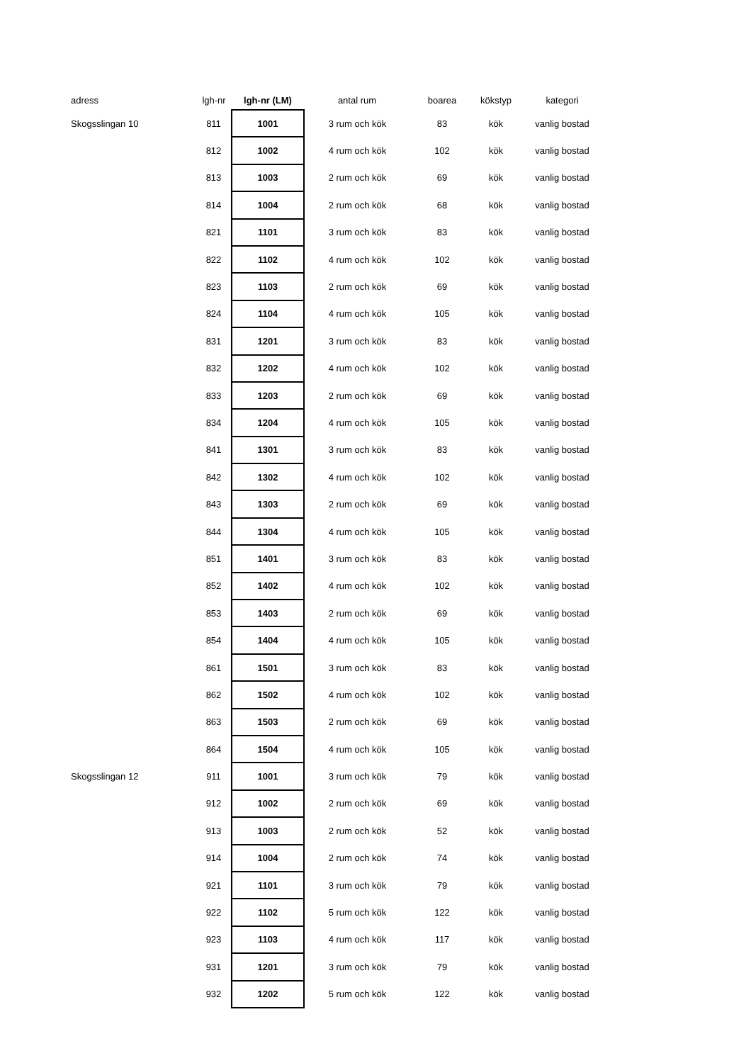| adress | lgh-nr | lgh-nr (LM) | antal rum | boarea | kökstyp | kategori |
| --- | --- | --- | --- | --- | --- | --- |
| Skogsslingan 10 | 811 | 1001 | 3 rum och kök | 83 | kök | vanlig bostad |
| | 812 | 1002 | 4 rum och kök | 102 | kök | vanlig bostad |
| | 813 | 1003 | 2 rum och kök | 69 | kök | vanlig bostad |
| | 814 | 1004 | 2 rum och kök | 68 | kök | vanlig bostad |
| | 821 | 1101 | 3 rum och kök | 83 | kök | vanlig bostad |
| | 822 | 1102 | 4 rum och kök | 102 | kök | vanlig bostad |
| | 823 | 1103 | 2 rum och kök | 69 | kök | vanlig bostad |
| | 824 | 1104 | 4 rum och kök | 105 | kök | vanlig bostad |
| | 831 | 1201 | 3 rum och kök | 83 | kök | vanlig bostad |
| | 832 | 1202 | 4 rum och kök | 102 | kök | vanlig bostad |
| | 833 | 1203 | 2 rum och kök | 69 | kök | vanlig bostad |
| | 834 | 1204 | 4 rum och kök | 105 | kök | vanlig bostad |
| | 841 | 1301 | 3 rum och kök | 83 | kök | vanlig bostad |
| | 842 | 1302 | 4 rum och kök | 102 | kök | vanlig bostad |
| | 843 | 1303 | 2 rum och kök | 69 | kök | vanlig bostad |
| | 844 | 1304 | 4 rum och kök | 105 | kök | vanlig bostad |
| | 851 | 1401 | 3 rum och kök | 83 | kök | vanlig bostad |
| | 852 | 1402 | 4 rum och kök | 102 | kök | vanlig bostad |
| | 853 | 1403 | 2 rum och kök | 69 | kök | vanlig bostad |
| | 854 | 1404 | 4 rum och kök | 105 | kök | vanlig bostad |
| | 861 | 1501 | 3 rum och kök | 83 | kök | vanlig bostad |
| | 862 | 1502 | 4 rum och kök | 102 | kök | vanlig bostad |
| | 863 | 1503 | 2 rum och kök | 69 | kök | vanlig bostad |
| | 864 | 1504 | 4 rum och kök | 105 | kök | vanlig bostad |
| Skogsslingan 12 | 911 | 1001 | 3 rum och kök | 79 | kök | vanlig bostad |
| | 912 | 1002 | 2 rum och kök | 69 | kök | vanlig bostad |
| | 913 | 1003 | 2 rum och kök | 52 | kök | vanlig bostad |
| | 914 | 1004 | 2 rum och kök | 74 | kök | vanlig bostad |
| | 921 | 1101 | 3 rum och kök | 79 | kök | vanlig bostad |
| | 922 | 1102 | 5 rum och kök | 122 | kök | vanlig bostad |
| | 923 | 1103 | 4 rum och kök | 117 | kök | vanlig bostad |
| | 931 | 1201 | 3 rum och kök | 79 | kök | vanlig bostad |
| | 932 | 1202 | 5 rum och kök | 122 | kök | vanlig bostad |